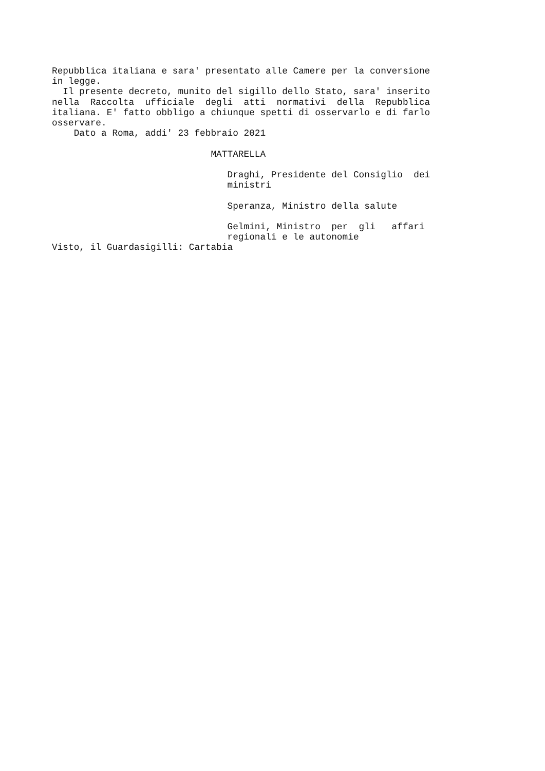Repubblica italiana e sara' presentato alle Camere per la conversione
in legge.
  Il presente decreto, munito del sigillo dello Stato, sara' inserito
nella  Raccolta  ufficiale  degli  atti  normativi  della  Repubblica
italiana. E' fatto obbligo a chiunque spetti di osservarlo e di farlo
osservare.
    Dato a Roma, addi' 23 febbraio 2021

                             MATTARELLA

                                Draghi, Presidente del Consiglio  dei
                                ministri

                                Speranza, Ministro della salute

                                Gelmini, Ministro  per  gli   affari
                                regionali e le autonomie
Visto, il Guardasigilli: Cartabia